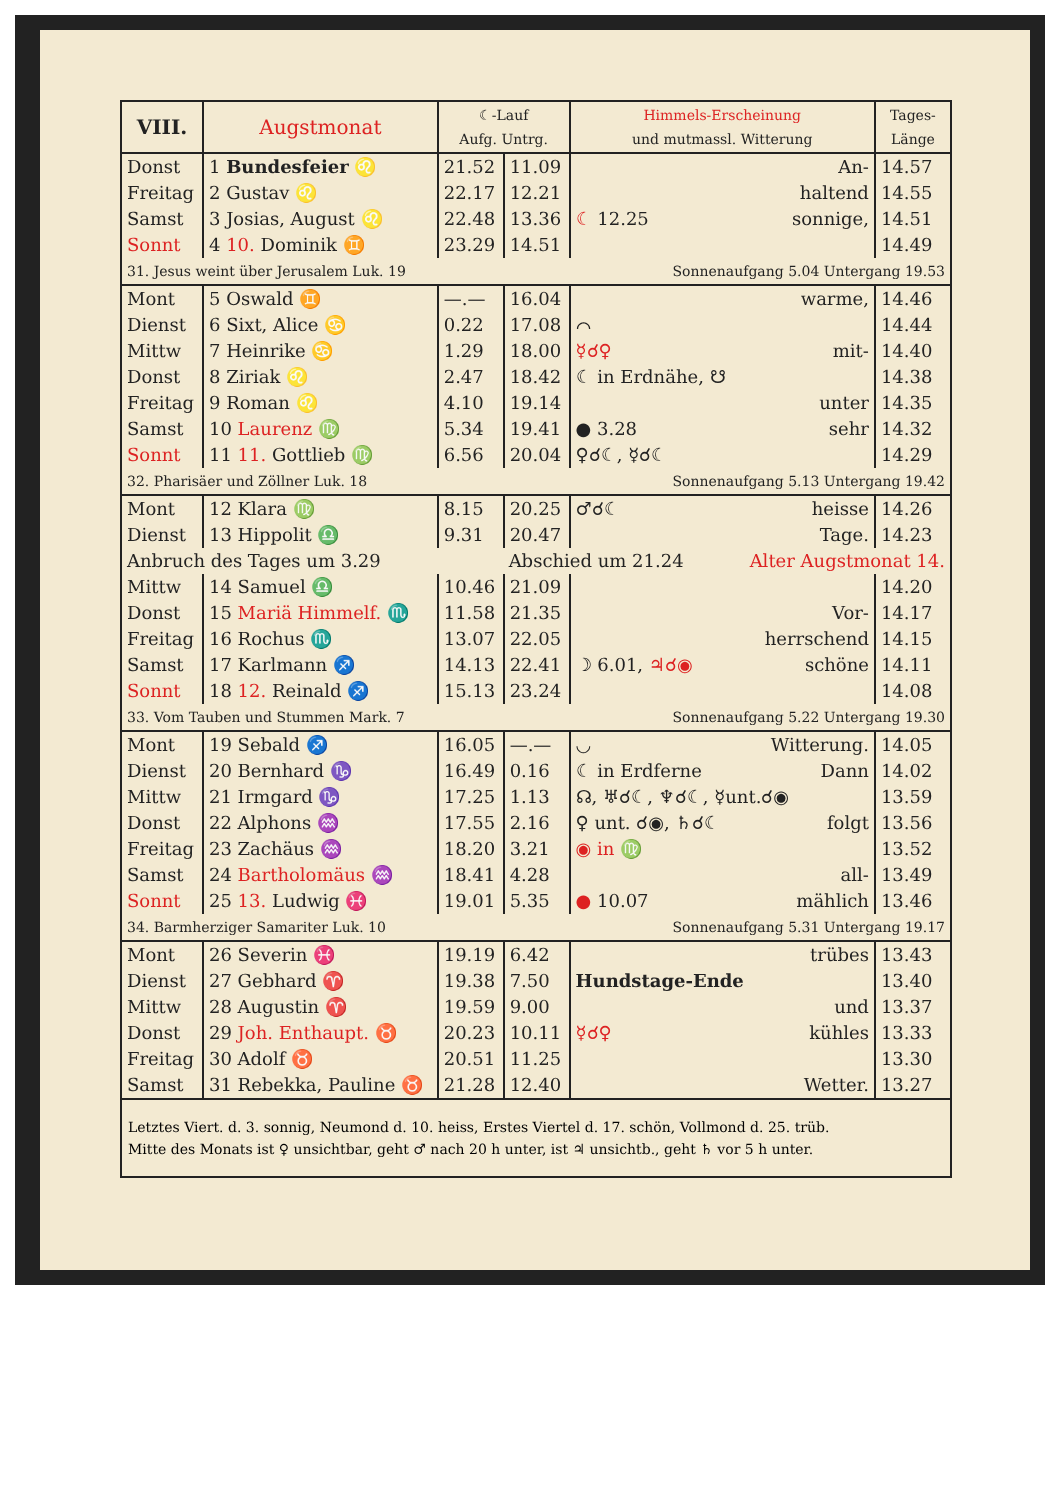| VIII. | Augstmonat | ☾-Lauf Aufg. Untrg. | | Himmels-Erscheinung und mutmassl. Witterung | | Tages- Länge |
| --- | --- | --- | --- | --- | --- | --- |
| Donst | 1 Bundesfeier ♌ | 21.52 | 11.09 | | An- | 14.57 |
| Freitag | 2 Gustav ♌ | 22.17 | 12.21 | | haltend | 14.55 |
| Samst | 3 Josias, August ♌ | 22.48 | 13.36 | ☾ 12.25 | sonnige, | 14.51 |
| Sonnt | 4 10. Dominik ♊ | 23.29 | 14.51 | | | 14.49 |
| 31. Jesus weint über Jerusalem Luk. 19 | | | Sonnenaufgang 5.04 Untergang 19.53 | | | |
| Mont | 5 Oswald ♊ | —.— | 16.04 | | warme, | 14.46 |
| Dienst | 6 Sixt, Alice ♋ | 0.22 | 17.08 | ⌒ | | 14.44 |
| Mittw | 7 Heinrike ♋ | 1.29 | 18.00 | ☿☌♀ | mit- | 14.40 |
| Donst | 8 Ziriak ♌ | 2.47 | 18.42 | ☾ in Erdnähe, ☋ | | 14.38 |
| Freitag | 9 Roman ♌ | 4.10 | 19.14 | | unter | 14.35 |
| Samst | 10 Laurenz ♍ | 5.34 | 19.41 | ● 3.28 | sehr | 14.32 |
| Sonnt | 11 11. Gottlieb ♍ | 6.56 | 20.04 | ♀☌☾, ☿☌☾ | | 14.29 |
| 32. Pharisäer und Zöllner Luk. 18 | | | Sonnenaufgang 5.13 Untergang 19.42 | | | |
| Mont | 12 Klara ♍ | 8.15 | 20.25 | ♂☌☾ | heisse | 14.26 |
| Dienst | 13 Hippolit ♎ | 9.31 | 20.47 | | Tage. | 14.23 |
| Anbruch des Tages um 3.29 | | | Abschied um 21.24 | | Alter Augstmonat 14. | |
| Mittw | 14 Samuel ♎ | 10.46 | 21.09 | | | 14.20 |
| Donst | 15 Mariä Himmelf. ♏ | 11.58 | 21.35 | | Vor- | 14.17 |
| Freitag | 16 Rochus ♏ | 13.07 | 22.05 | | herrschend | 14.15 |
| Samst | 17 Karlmann ♐ | 14.13 | 22.41 | ☽ 6.01, ♃☌◉ | schöne | 14.11 |
| Sonnt | 18 12. Reinald ♐ | 15.13 | 23.24 | | | 14.08 |
| 33. Vom Tauben und Stummen Mark. 7 | | | Sonnenaufgang 5.22 Untergang 19.30 | | | |
| Mont | 19 Sebald ♐ | 16.05 | —.— | ◡ | Witterung. | 14.05 |
| Dienst | 20 Bernhard ♑ | 16.49 | 0.16 | ☾ in Erdferne | Dann | 14.02 |
| Mittw | 21 Irmgard ♑ | 17.25 | 1.13 | ☊, ♅☌☾, ♆☌☾, ☿unt.☌◉ | | 13.59 |
| Donst | 22 Alphons ♒ | 17.55 | 2.16 | ♀ unt. ☌◉, ♄☌☾ | folgt | 13.56 |
| Freitag | 23 Zachäus ♒ | 18.20 | 3.21 | ◉ in ♍ | | 13.52 |
| Samst | 24 Bartholomäus ♒ | 18.41 | 4.28 | | all- | 13.49 |
| Sonnt | 25 13. Ludwig ♓ | 19.01 | 5.35 | ● 10.07 | mählich | 13.46 |
| 34. Barmherziger Samariter Luk. 10 | | | Sonnenaufgang 5.31 Untergang 19.17 | | | |
| Mont | 26 Severin ♓ | 19.19 | 6.42 | | trübes | 13.43 |
| Dienst | 27 Gebhard ♈ | 19.38 | 7.50 | Hundstage-Ende | | 13.40 |
| Mittw | 28 Augustin ♈ | 19.59 | 9.00 | | und | 13.37 |
| Donst | 29 Joh. Enthaupt. ♉ | 20.23 | 10.11 | ☿☌♀ | kühles | 13.33 |
| Freitag | 30 Adolf ♉ | 20.51 | 11.25 | | | 13.30 |
| Samst | 31 Rebekka, Pauline ♉ | 21.28 | 12.40 | | Wetter. | 13.27 |
Letztes Viert. d. 3. sonnig, Neumond d. 10. heiss, Erstes Viertel d. 17. schön, Vollmond d. 25. trüb.
Mitte des Monats ist ♀ unsichtbar, geht ♂ nach 20 h unter, ist ♃ unsichtb., geht ♄ vor 5 h unter.